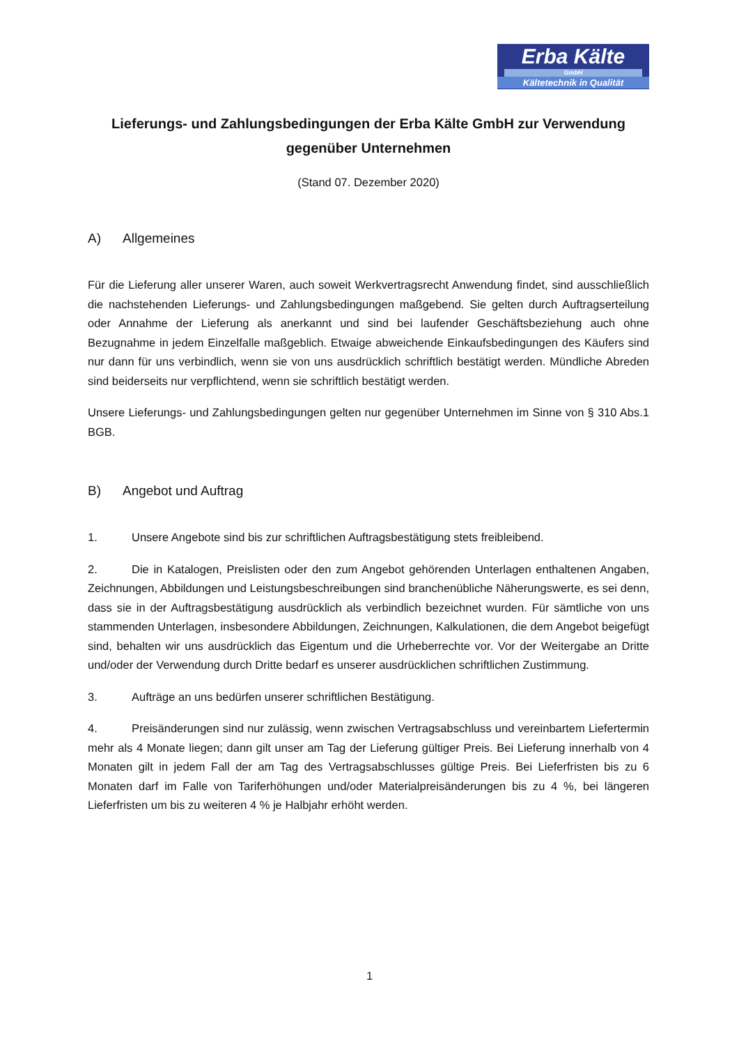Erba Kälte
GmbH
Kältetechnik in Qualität
Lieferungs- und Zahlungsbedingungen der Erba Kälte GmbH zur Verwendung gegenüber Unternehmen
(Stand 07. Dezember 2020)
A) Allgemeines
Für die Lieferung aller unserer Waren, auch soweit Werkvertragsrecht Anwendung findet, sind ausschließlich die nachstehenden Lieferungs- und Zahlungsbedingungen maßgebend. Sie gelten durch Auftragserteilung oder Annahme der Lieferung als anerkannt und sind bei laufender Geschäftsbeziehung auch ohne Bezugnahme in jedem Einzelfalle maßgeblich. Etwaige abweichende Einkaufsbedingungen des Käufers sind nur dann für uns verbindlich, wenn sie von uns ausdrücklich schriftlich bestätigt werden. Mündliche Abreden sind beiderseits nur verpflichtend, wenn sie schriftlich bestätigt werden.
Unsere Lieferungs- und Zahlungsbedingungen gelten nur gegenüber Unternehmen im Sinne von § 310 Abs.1 BGB.
B) Angebot und Auftrag
1. Unsere Angebote sind bis zur schriftlichen Auftragsbestätigung stets freibleibend.
2. Die in Katalogen, Preislisten oder den zum Angebot gehörenden Unterlagen enthaltenen Angaben, Zeichnungen, Abbildungen und Leistungsbeschreibungen sind branchenübliche Näherungswerte, es sei denn, dass sie in der Auftragsbestätigung ausdrücklich als verbindlich bezeichnet wurden. Für sämtliche von uns stammenden Unterlagen, insbesondere Abbildungen, Zeichnungen, Kalkulationen, die dem Angebot beigefügt sind, behalten wir uns ausdrücklich das Eigentum und die Urheberrechte vor. Vor der Weitergabe an Dritte und/oder der Verwendung durch Dritte bedarf es unserer ausdrücklichen schriftlichen Zustimmung.
3. Aufträge an uns bedürfen unserer schriftlichen Bestätigung.
4. Preisänderungen sind nur zulässig, wenn zwischen Vertragsabschluss und vereinbartem Liefertermin mehr als 4 Monate liegen; dann gilt unser am Tag der Lieferung gültiger Preis. Bei Lieferung innerhalb von 4 Monaten gilt in jedem Fall der am Tag des Vertragsabschlusses gültige Preis. Bei Lieferfristen bis zu 6 Monaten darf im Falle von Tariferhöhungen und/oder Materialpreisänderungen bis zu 4 %, bei längeren Lieferfristen um bis zu weiteren 4 % je Halbjahr erhöht werden.
1